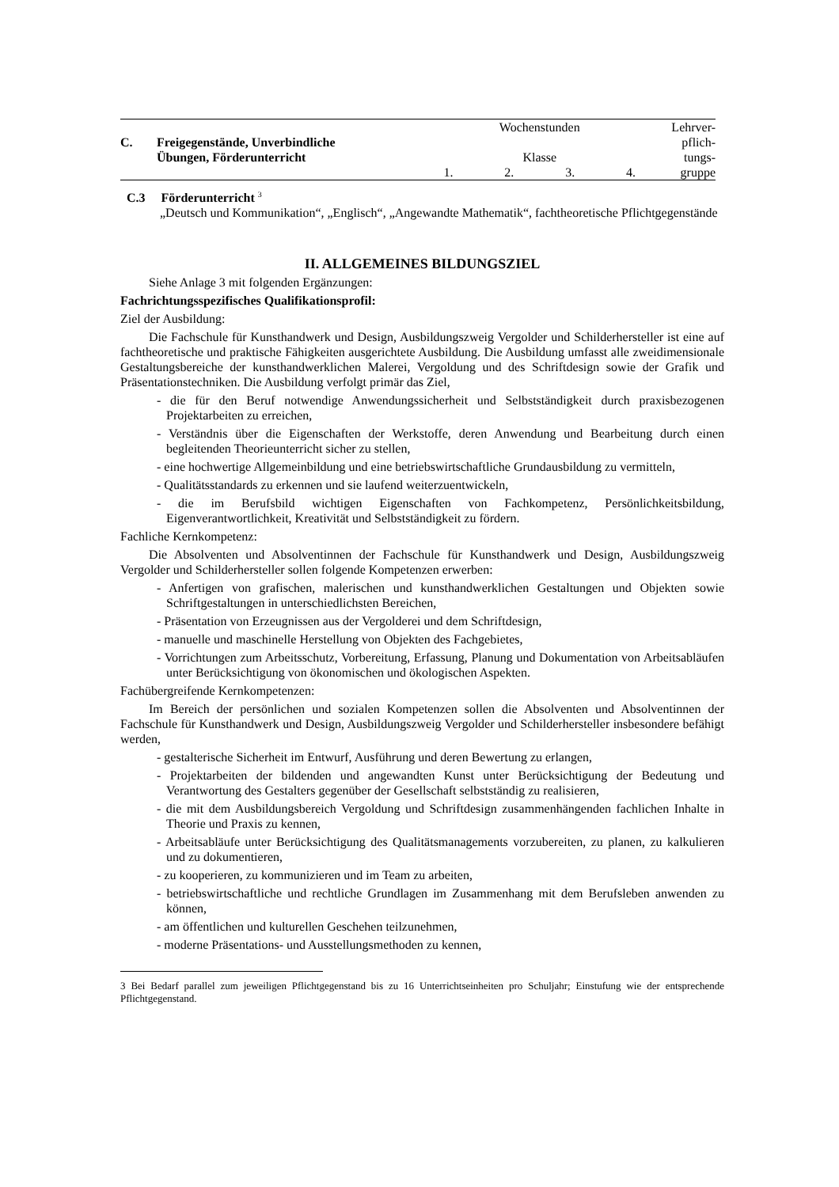| | | Wochenstunden | | | | Lehrver- |
| C. | Freigegenstände, Unverbindliche Übungen, Förderunterricht | Klasse | | | | pflich- tungs- |
| | | 1. | 2. | 3. | 4. | gruppe |
C.3 Förderunterricht <sup>3</sup>
„Deutsch und Kommunikation“, „Englisch“, „Angewandte Mathematik“, fachtheoretische Pflichtgegenstände
II. ALLGEMEINES BILDUNGSZIEL
Siehe Anlage 3 mit folgenden Ergänzungen:
Fachrichtungsspezifisches Qualifikationsprofil:
Ziel der Ausbildung:
Die Fachschule für Kunsthandwerk und Design, Ausbildungszweig Vergolder und Schilderhersteller ist eine auf fachtheoretische und praktische Fähigkeiten ausgerichtete Ausbildung. Die Ausbildung umfasst alle zweidimensionale Gestaltungsbereiche der kunsthandwerklichen Malerei, Vergoldung und des Schriftdesign sowie der Grafik und Präsentationstechniken. Die Ausbildung verfolgt primär das Ziel,
- die für den Beruf notwendige Anwendungssicherheit und Selbstständigkeit durch praxisbezogenen Projektarbeiten zu erreichen,
- Verständnis über die Eigenschaften der Werkstoffe, deren Anwendung und Bearbeitung durch einen begleitenden Theorieunterricht sicher zu stellen,
- eine hochwertige Allgemeinbildung und eine betriebswirtschaftliche Grundausbildung zu vermitteln,
- Qualitätsstandards zu erkennen und sie laufend weiterzuentwickeln,
- die im Berufsbild wichtigen Eigenschaften von Fachkompetenz, Persönlichkeitsbildung, Eigenverantwortlichkeit, Kreativität und Selbstständigkeit zu fördern.
Fachliche Kernkompetenz:
Die Absolventen und Absolventinnen der Fachschule für Kunsthandwerk und Design, Ausbildungszweig Vergolder und Schilderhersteller sollen folgende Kompetenzen erwerben:
- Anfertigen von grafischen, malerischen und kunsthandwerklichen Gestaltungen und Objekten sowie Schriftgestaltungen in unterschiedlichsten Bereichen,
- Präsentation von Erzeugnissen aus der Vergolderei und dem Schriftdesign,
- manuelle und maschinelle Herstellung von Objekten des Fachgebietes,
- Vorrichtungen zum Arbeitsschutz, Vorbereitung, Erfassung, Planung und Dokumentation von Arbeitsabläufen unter Berücksichtigung von ökonomischen und ökologischen Aspekten.
Fachübergreifende Kernkompetenzen:
Im Bereich der persönlichen und sozialen Kompetenzen sollen die Absolventen und Absolventinnen der Fachschule für Kunsthandwerk und Design, Ausbildungszweig Vergolder und Schilderhersteller insbesondere befähigt werden,
- gestalterische Sicherheit im Entwurf, Ausführung und deren Bewertung zu erlangen,
- Projektarbeiten der bildenden und angewandten Kunst unter Berücksichtigung der Bedeutung und Verantwortung des Gestalters gegenüber der Gesellschaft selbstständig zu realisieren,
- die mit dem Ausbildungsbereich Vergoldung und Schriftdesign zusammenhängenden fachlichen Inhalte in Theorie und Praxis zu kennen,
- Arbeitsabläufe unter Berücksichtigung des Qualitätsmanagements vorzubereiten, zu planen, zu kalkulieren und zu dokumentieren,
- zu kooperieren, zu kommunizieren und im Team zu arbeiten,
- betriebswirtschaftliche und rechtliche Grundlagen im Zusammenhang mit dem Berufsleben anwenden zu können,
- am öffentlichen und kulturellen Geschehen teilzunehmen,
- moderne Präsentations- und Ausstellungsmethoden zu kennen,
3 Bei Bedarf parallel zum jeweiligen Pflichtgegenstand bis zu 16 Unterrichtseinheiten pro Schuljahr; Einstufung wie der entsprechende Pflichtgegenstand.